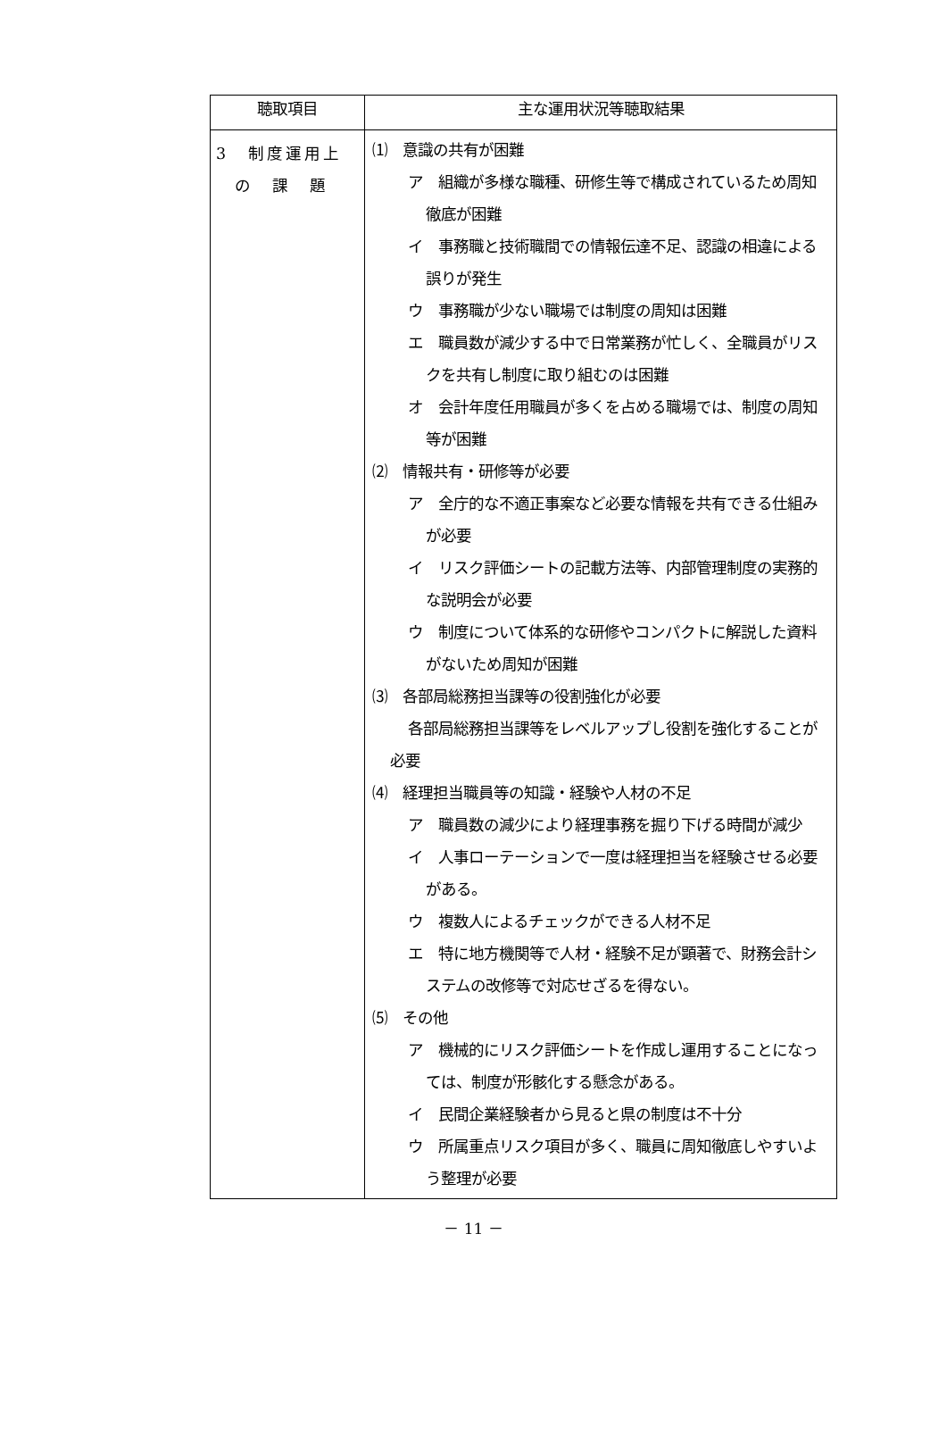| 聴取項目 | 主な運用状況等聴取結果 |
| --- | --- |
| 3 制度運用上 の 課 題 | ⑴ 意識の共有が困難 ア 組織が多様な職種、研修生等で構成されているため周知徹底が困難 イ 事務職と技術職間での情報伝達不足、認識の相違による誤りが発生 ウ 事務職が少ない職場では制度の周知は困難 エ 職員数が減少する中で日常業務が忙しく、全職員がリスクを共有し制度に取り組むのは困難 オ 会計年度任用職員が多くを占める職場では、制度の周知等が困難 ⑵ 情報共有・研修等が必要 ア 全庁的な不適正事案など必要な情報を共有できる仕組みが必要 イ リスク評価シートの記載方法等、内部管理制度の実務的な説明会が必要 ウ 制度について体系的な研修やコンパクトに解説した資料がないため周知が困難 ⑶ 各部局総務担当課等の役割強化が必要 各部局総務担当課等をレベルアップし役割を強化することが必要 ⑷ 経理担当職員等の知識・経験や人材の不足 ア 職員数の減少により経理事務を掘り下げる時間が減少 イ 人事ローテーションで一度は経理担当を経験させる必要がある。 ウ 複数人によるチェックができる人材不足 エ 特に地方機関等で人材・経験不足が顕著で、財務会計システムの改修等で対応せざるを得ない。 ⑸ その他 ア 機械的にリスク評価シートを作成し運用することになっては、制度が形骸化する懸念がある。 イ 民間企業経験者から見ると県の制度は不十分 ウ 所属重点リスク項目が多く、職員に周知徹底しやすいよう整理が必要 |
－ 11 －